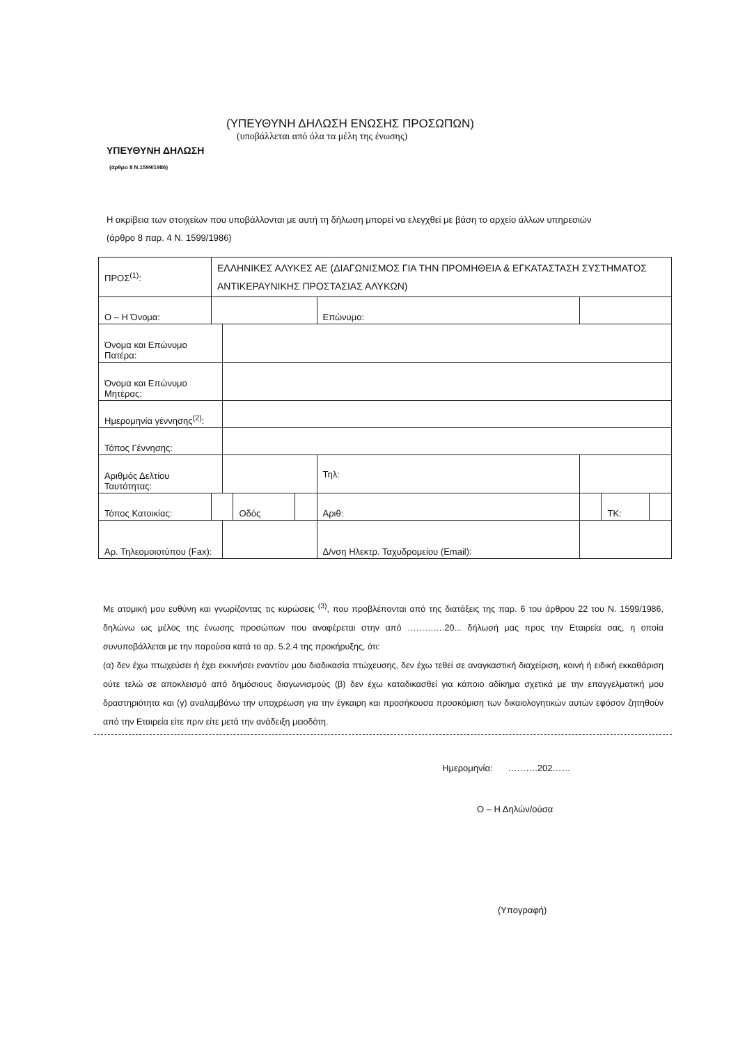(ΥΠΕΥΘΥΝΗ ΔΗΛΩΣΗ ΕΝΩΣΗΣ ΠΡΟΣΩΠΩΝ)
(υποβάλλεται από όλα τα μέλη της ένωσης)
ΥΠΕΥΘΥΝΗ ΔΗΛΩΣΗ
(άρθρο 8 Ν.1599/1986)
Η ακρίβεια των στοιχείων που υποβάλλονται με αυτή τη δήλωση μπορεί να ελεγχθεί με βάση το αρχείο άλλων υπηρεσιών (άρθρο 8 παρ. 4 Ν. 1599/1986)
| ΠΡΟΣ<sup>(1)</sup>: | ΕΛΛΗΝΙΚΕΣ ΑΛΥΚΕΣ ΑΕ (ΔΙΑΓΩΝΙΣΜΟΣ ΓΙΑ ΤΗΝ ΠΡΟΜΗΘΕΙΑ & ΕΓΚΑΤΑΣΤΑΣΗ ΣΥΣΤΗΜΑΤΟΣ ΑΝΤΙΚΕΡΑΥΝΙΚΗΣ ΠΡΟΣΤΑΣΙΑΣ ΑΛΥΚΩΝ) | | | | | | | |
| Ο – Η Όνομα: | | | | | Επώνυμο: | | | |
| Όνομα και Επώνυμο Πατέρα: | | | | | | | | |
| Όνομα και Επώνυμο Μητέρας: | | | | | | | | |
| Ημερομηνία γέννησης<sup>(2)</sup>: | | | | | | | | |
| Τόπος Γέννησης: | | | | | | | | |
| Αριθμός Δελτίου Ταυτότητας: | | | | | Τηλ: | | | |
| Τόπος Κατοικίας: | | | Οδός | | Αριθ: | | ΤΚ: | |
| Αρ. Τηλεομοιοτύπου (Fax): | | | | | Δ/νση Ηλεκτρ. Ταχυδρομείου (Email): | | | |
Με ατομική μου ευθύνη και γνωρίζοντας τις κυρώσεις <sup>(3)</sup>, που προβλέπονται από της διατάξεις της παρ. 6 του άρθρου 22 του Ν. 1599/1986, δηλώνω ως μέλος της ένωσης προσώπων που αναφέρεται στην από ………….20... δήλωσή μας προς την Εταιρεία σας, η οποία συνυποβάλλεται με την παρούσα κατά το αρ. 5.2.4 της προκήρυξης, ότι:
(α) δεν έχω πτωχεύσει ή έχει εκκινήσει εναντίον μου διαδικασία πτώχευσης, δεν έχω τεθεί σε αναγκαστική διαχείριση, κοινή ή ειδική εκκαθάριση ούτε τελώ σε αποκλεισμό από δημόσιους διαγωνισμούς (β) δεν έχω καταδικασθεί για κάποιο αδίκημα σχετικά με την επαγγελματική μου δραστηριότητα και (γ) αναλαμβάνω την υποχρέωση για την έγκαιρη και προσήκουσα προσκόμιση των δικαιολογητικών αυτών εφόσον ζητηθούν από την Εταιρεία είτε πριν είτε μετά την ανάδειξη μειοδότη.
Ημερομηνία: ……….202……
Ο – Η Δηλών/ούσα
(Υπογραφή)